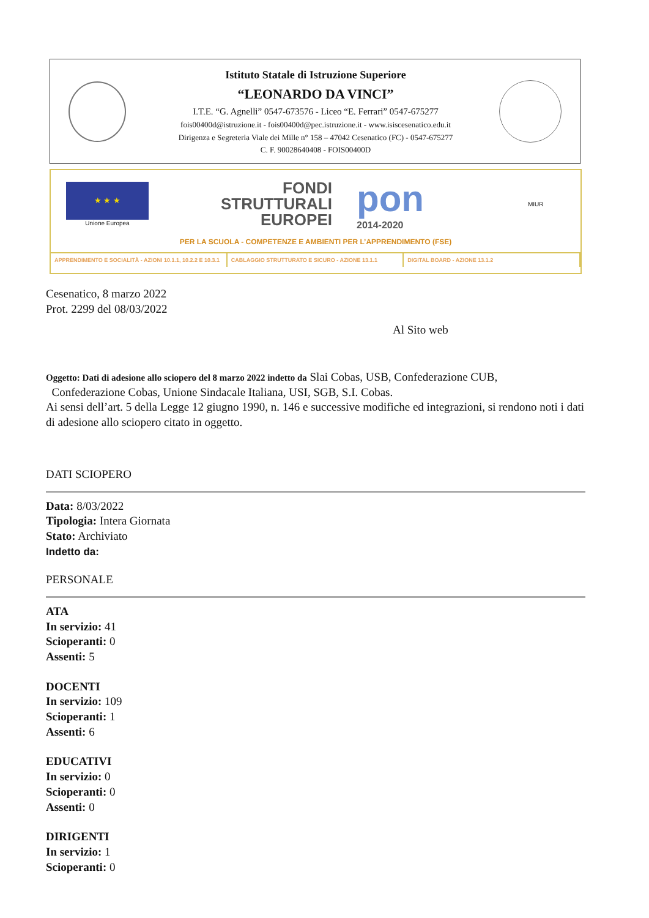Istituto Statale di Istruzione Superiore
“LEONARDO DA VINCI”
I.T.E. “G. Agnelli” 0547-673576 - Liceo “E. Ferrari” 0547-675277
fois00400d@istruzione.it - fois00400d@pec.istruzione.it - www.isiscesenatico.edu.it
Dirigenza e Segreteria Viale dei Mille n° 158 – 47042 Cesenatico (FC) - 0547-675277
C. F. 90028640408 - FOIS00400D
★ ★ ★
Unione Europea
FONDI
STRUTTURALI
EUROPEI
pon
2014-2020
MIUR
PER LA SCUOLA - COMPETENZE E AMBIENTI PER L’APPRENDIMENTO (FSE)
APPRENDIMENTO E SOCIALITÀ - AZIONI 10.1.1, 10.2.2 E 10.3.1
CABLAGGIO STRUTTURATO E SICURO - AZIONE 13.1.1
DIGITAL BOARD - AZIONE 13.1.2
Cesenatico, 8 marzo 2022
Prot. 2299 del 08/03/2022
Al Sito web
Oggetto: Dati di adesione allo sciopero del 8 marzo 2022 indetto da Slai Cobas, USB, Confederazione CUB,
Confederazione Cobas, Unione Sindacale Italiana, USI, SGB, S.I. Cobas.
Ai sensi dell’art. 5 della Legge 12 giugno 1990, n. 146 e successive modifiche ed integrazioni, si rendono noti i dati di adesione allo sciopero citato in oggetto.
DATI SCIOPERO
Data: 8/03/2022
Tipologia: Intera Giornata
Stato: Archiviato
Indetto da:
PERSONALE
ATA
In servizio: 41
Scioperanti: 0
Assenti: 5
DOCENTI
In servizio: 109
Scioperanti: 1
Assenti: 6
EDUCATIVI
In servizio: 0
Scioperanti: 0
Assenti: 0
DIRIGENTI
In servizio: 1
Scioperanti: 0